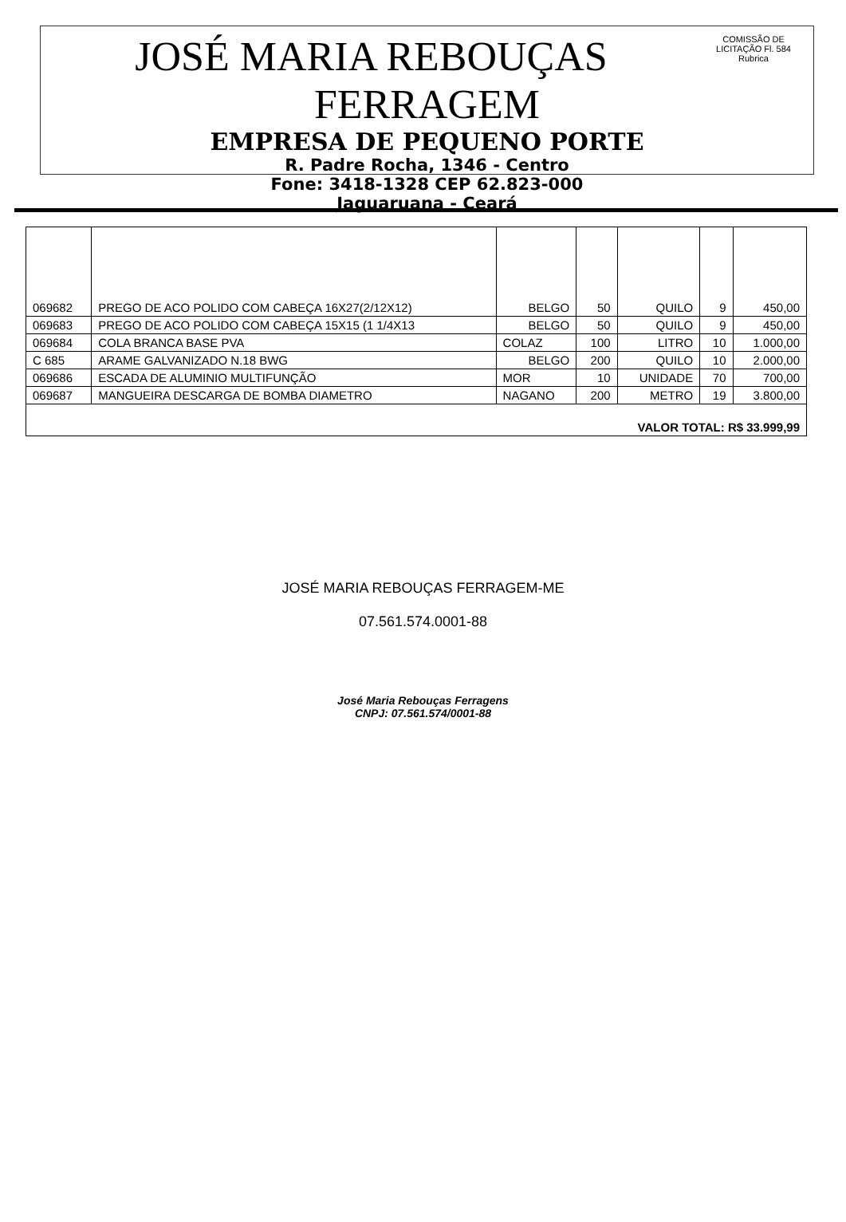COMISSÃO DE LICITAÇÃO Fl. 584 Rubrica
JOSÉ MARIA REBOUÇAS FERRAGEM
EMPRESA DE PEQUENO PORTE
R. Padre Rocha, 1346 - Centro
Fone: 3418-1328 CEP 62.823-000
Jaguaruana - Ceará
| 069682 | PREGO DE ACO POLIDO COM CABEÇA 16X27(2/12X12) | BELGO | 50 | QUILO | 9 | 450,00 |
| 069683 | PREGO DE ACO POLIDO COM CABEÇA 15X15 (1 1/4X13 | BELGO | 50 | QUILO | 9 | 450,00 |
| 069684 | COLA BRANCA BASE PVA | COLAZ | 100 | LITRO | 10 | 1.000,00 |
| C 685 | ARAME GALVANIZADO N.18 BWG | BELGO | 200 | QUILO | 10 | 2.000,00 |
| 069686 | ESCADA DE ALUMINIO MULTIFUNÇÃO | MOR | 10 | UNIDADE | 70 | 700,00 |
| 069687 | MANGUEIRA DESCARGA DE BOMBA DIAMETRO | NAGANO | 200 | METRO | 19 | 3.800,00 |
| VALOR TOTAL: R$ 33.999,99 | | | | | | |
JOSÉ MARIA REBOUÇAS FERRAGEM-ME
07.561.574.0001-88
José Maria Rebouças Ferragens
CNPJ: 07.561.574/0001-88